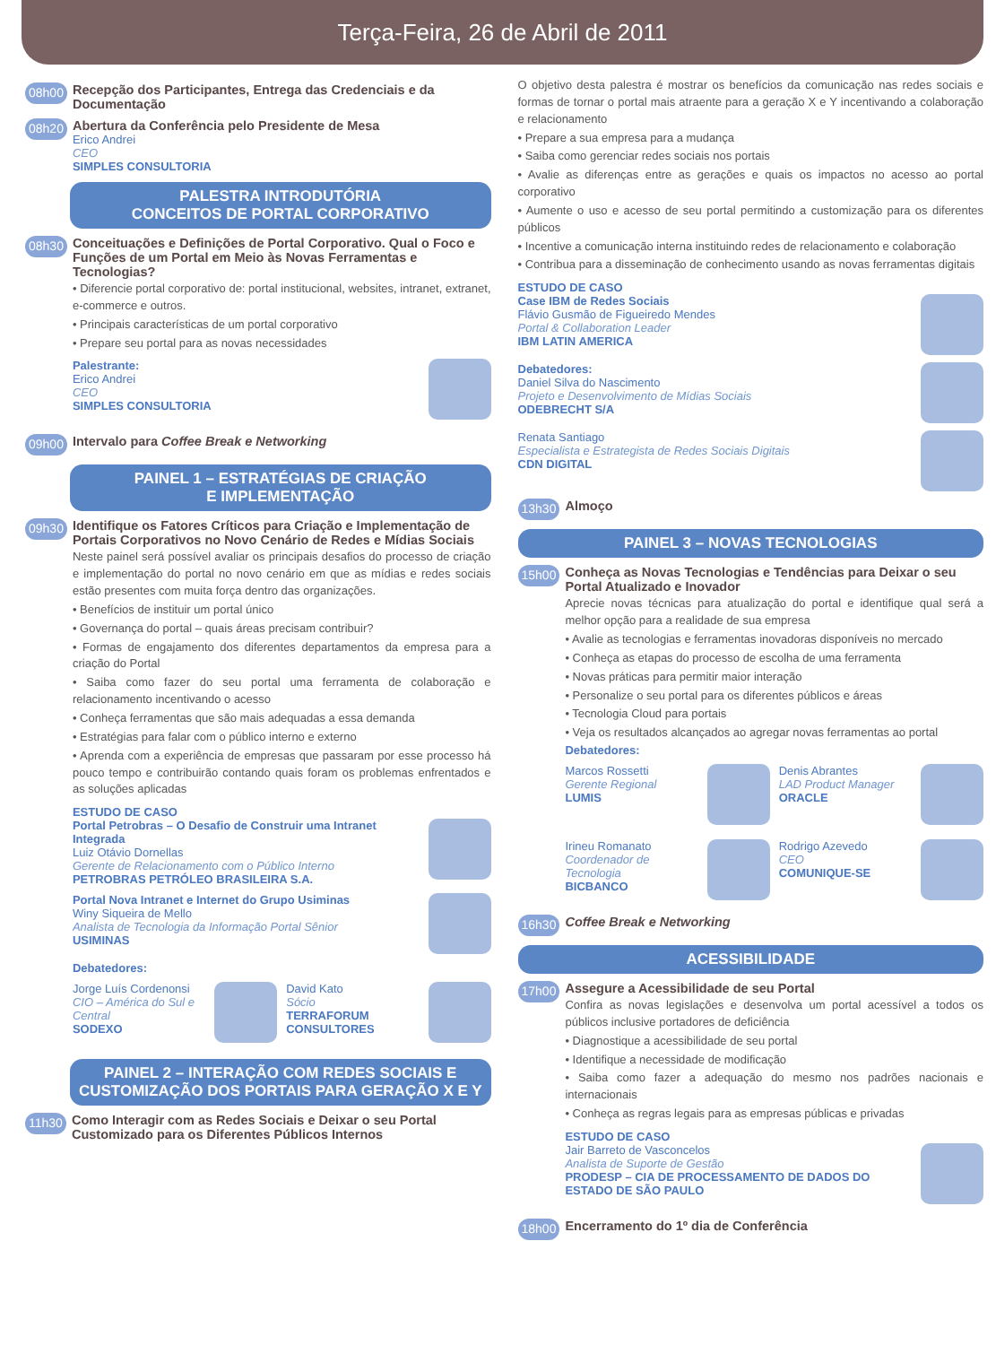Terça-Feira, 26 de Abril de 2011
08h00 Recepção dos Participantes, Entrega das Credenciais e da Documentação
08h20
Abertura da Conferência pelo Presidente de Mesa
Erico Andrei
CEO
SIMPLES CONSULTORIA
PALESTRA INTRODUTÓRIA
CONCEITOS DE PORTAL CORPORATIVO
08h30
Conceituações e Definições de Portal Corporativo. Qual o Foco e Funções de um Portal em Meio às Novas Ferramentas e Tecnologias?
• Diferencie portal corporativo de: portal institucional, websites, intranet, extranet, e-commerce e outros.
• Principais características de um portal corporativo
• Prepare seu portal para as novas necessidades
Palestrante:
Erico Andrei
CEO
SIMPLES CONSULTORIA
09h00 Intervalo para Coffee Break e Networking
PAINEL 1 – ESTRATÉGIAS DE CRIAÇÃO
E IMPLEMENTAÇÃO
09h30
Identifique os Fatores Críticos para Criação e Implementação de Portais Corporativos no Novo Cenário de Redes e Mídias Sociais
Neste painel será possível avaliar os principais desafios do processo de criação e implementação do portal no novo cenário em que as mídias e redes sociais estão presentes com muita força dentro das organizações.
• Benefícios de instituir um portal único
• Governança do portal – quais áreas precisam contribuir?
• Formas de engajamento dos diferentes departamentos da empresa para a criação do Portal
• Saiba como fazer do seu portal uma ferramenta de colaboração e relacionamento incentivando o acesso
• Conheça ferramentas que são mais adequadas a essa demanda
• Estratégias para falar com o público interno e externo
• Aprenda com a experiência de empresas que passaram por esse processo há pouco tempo e contribuirão contando quais foram os problemas enfrentados e as soluções aplicadas
ESTUDO DE CASO
Portal Petrobras – O Desafio de Construir uma Intranet Integrada
Luiz Otávio Dornellas
Gerente de Relacionamento com o Público Interno
PETROBRAS PETRÓLEO BRASILEIRA S.A.
Portal Nova Intranet e Internet do Grupo Usiminas
Winy Siqueira de Mello
Analista de Tecnologia da Informação Portal Sênior
USIMINAS
Debatedores:
Jorge Luís Cordenonsi
CIO – América do Sul e Central
SODEXO
David Kato
Sócio
TERRAFORUM CONSULTORES
PAINEL 2 – INTERAÇÃO COM REDES SOCIAIS E CUSTOMIZAÇÃO DOS PORTAIS PARA GERAÇÃO X E Y
11h30 Como Interagir com as Redes Sociais e Deixar o seu Portal Customizado para os Diferentes Públicos Internos
O objetivo desta palestra é mostrar os benefícios da comunicação nas redes sociais e formas de tornar o portal mais atraente para a geração X e Y incentivando a colaboração e relacionamento
• Prepare a sua empresa para a mudança
• Saiba como gerenciar redes sociais nos portais
• Avalie as diferenças entre as gerações e quais os impactos no acesso ao portal corporativo
• Aumente o uso e acesso de seu portal permitindo a customização para os diferentes públicos
• Incentive a comunicação interna instituindo redes de relacionamento e colaboração
• Contribua para a disseminação de conhecimento usando as novas ferramentas digitais
ESTUDO DE CASO
Case IBM de Redes Sociais
Flávio Gusmão de Figueiredo Mendes
Portal & Collaboration Leader
IBM LATIN AMERICA
Debatedores:
Daniel Silva do Nascimento
Projeto e Desenvolvimento de Mídias Sociais
ODEBRECHT S/A
Renata Santiago
Especialista e Estrategista de Redes Sociais Digitais
CDN DIGITAL
13h30 Almoço
PAINEL 3 – NOVAS TECNOLOGIAS
15h00
Conheça as Novas Tecnologias e Tendências para Deixar o seu Portal Atualizado e Inovador
Aprecie novas técnicas para atualização do portal e identifique qual será a melhor opção para a realidade de sua empresa
• Avalie as tecnologias e ferramentas inovadoras disponíveis no mercado
• Conheça as etapas do processo de escolha de uma ferramenta
• Novas práticas para permitir maior interação
• Personalize o seu portal para os diferentes públicos e áreas
• Tecnologia Cloud para portais
• Veja os resultados alcançados ao agregar novas ferramentas ao portal
Debatedores:
Marcos Rossetti
Gerente Regional
LUMIS
Denis Abrantes
LAD Product Manager
ORACLE
Irineu Romanato
Coordenador de Tecnologia
BICBANCO
Rodrigo Azevedo
CEO
COMUNIQUE-SE
16h30 Coffee Break e Networking
ACESSIBILIDADE
17h00
Assegure a Acessibilidade de seu Portal
Confira as novas legislações e desenvolva um portal acessível a todos os públicos inclusive portadores de deficiência
• Diagnostique a acessibilidade de seu portal
• Identifique a necessidade de modificação
• Saiba como fazer a adequação do mesmo nos padrões nacionais e internacionais
• Conheça as regras legais para as empresas públicas e privadas
ESTUDO DE CASO
Jair Barreto de Vasconcelos
Analista de Suporte de Gestão
PRODESP – CIA DE PROCESSAMENTO DE DADOS DO ESTADO DE SÃO PAULO
18h00 Encerramento do 1º dia de Conferência